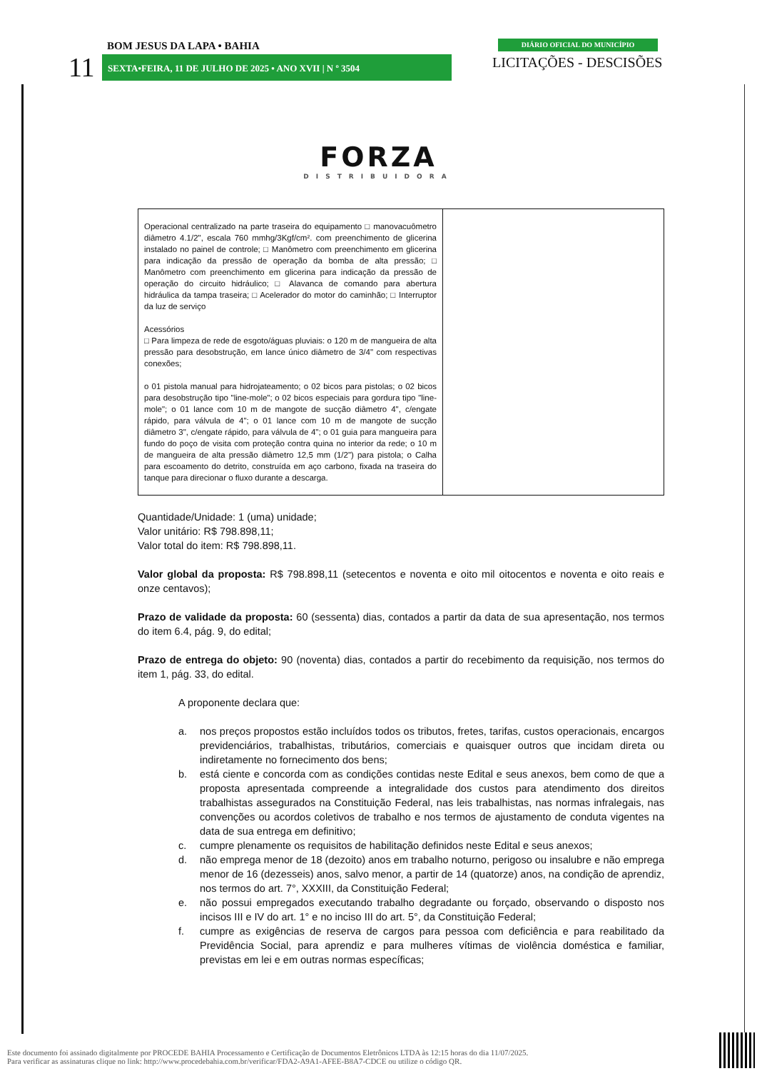BOM JESUS DA LAPA • BAHIA
11 SEXTA•FEIRA, 11 DE JULHO DE 2025 • ANO XVII | N º 3504
DIÁRIO OFICIAL DO MUNICÍPIO
LICITAÇÕES - DESCISÕES
FORZA
DISTRIBUIDORA
| Operacional centralizado na parte traseira do equipamento □ manovacuômetro diâmetro 4.1/2", escala 760 mmhg/3Kgf/cm². com preenchimento de glicerina instalado no painel de controle; □ Manômetro com preenchimento em glicerina para indicação da pressão de operação da bomba de alta pressão; □ Manômetro com preenchimento em glicerina para indicação da pressão de operação do circuito hidráulico; □ Alavanca de comando para abertura hidráulica da tampa traseira; □ Acelerador do motor do caminhão; □ Interruptor da luz de serviço Acessórios □ Para limpeza de rede de esgoto/águas pluviais: o 120 m de mangueira de alta pressão para desobstrução, em lance único diâmetro de 3/4" com respectivas conexões; o 01 pistola manual para hidrojateamento; o 02 bicos para pistolas; o 02 bicos para desobstrução tipo "line-mole"; o 02 bicos especiais para gordura tipo "line-mole"; o 01 lance com 10 m de mangote de sucção diâmetro 4", c/engate rápido, para válvula de 4"; o 01 lance com 10 m de mangote de sucção diâmetro 3", c/engate rápido, para válvula de 4"; o 01 guia para mangueira para fundo do poço de visita com proteção contra quina no interior da rede; o 10 m de mangueira de alta pressão diâmetro 12,5 mm (1/2") para pistola; o Calha para escoamento do detrito, construída em aço carbono, fixada na traseira do tanque para direcionar o fluxo durante a descarga. | |
Quantidade/Unidade: 1 (uma) unidade;
Valor unitário: R$ 798.898,11;
Valor total do item: R$ 798.898,11.
Valor global da proposta: R$ 798.898,11 (setecentos e noventa e oito mil oitocentos e noventa e oito reais e onze centavos);
Prazo de validade da proposta: 60 (sessenta) dias, contados a partir da data de sua apresentação, nos termos do item 6.4, pág. 9, do edital;
Prazo de entrega do objeto: 90 (noventa) dias, contados a partir do recebimento da requisição, nos termos do item 1, pág. 33, do edital.
A proponente declara que:
a. nos preços propostos estão incluídos todos os tributos, fretes, tarifas, custos operacionais, encargos previdenciários, trabalhistas, tributários, comerciais e quaisquer outros que incidam direta ou indiretamente no fornecimento dos bens;
b. está ciente e concorda com as condições contidas neste Edital e seus anexos, bem como de que a proposta apresentada compreende a integralidade dos custos para atendimento dos direitos trabalhistas assegurados na Constituição Federal, nas leis trabalhistas, nas normas infralegais, nas convenções ou acordos coletivos de trabalho e nos termos de ajustamento de conduta vigentes na data de sua entrega em definitivo;
c. cumpre plenamente os requisitos de habilitação definidos neste Edital e seus anexos;
d. não emprega menor de 18 (dezoito) anos em trabalho noturno, perigoso ou insalubre e não emprega menor de 16 (dezesseis) anos, salvo menor, a partir de 14 (quatorze) anos, na condição de aprendiz, nos termos do art. 7°, XXXIII, da Constituição Federal;
e. não possui empregados executando trabalho degradante ou forçado, observando o disposto nos incisos III e IV do art. 1° e no inciso III do art. 5°, da Constituição Federal;
f. cumpre as exigências de reserva de cargos para pessoa com deficiência e para reabilitado da Previdência Social, para aprendiz e para mulheres vítimas de violência doméstica e familiar, previstas em lei e em outras normas específicas;
Este documento foi assinado digitalmente por PROCEDE BAHIA Processamento e Certificação de Documentos Eletrônicos LTDA às 12:15 horas do dia 11/07/2025.
Para verificar as assinaturas clique no link: http://www.procedebahia.com.br/verificar/FDA2-A9A1-AFEE-B8A7-CDCE ou utilize o código QR.